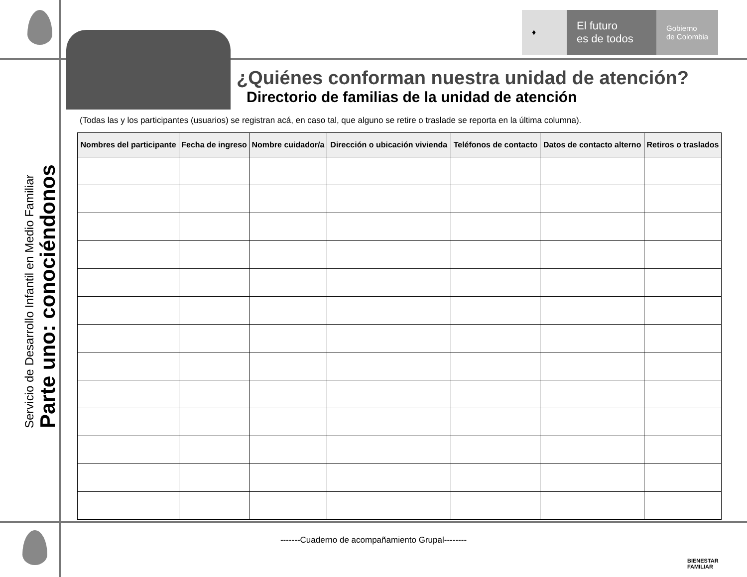♦
El futuro
es de todos
Gobierno
de Colombia
Servicio de Desarrollo Infantil en Medio Familiar Parte uno: conociéndonos
¿Quiénes conforman nuestra unidad de atención?
Directorio de familias de la unidad de atención
(Todas las y los participantes (usuarios) se registran acá, en caso tal, que alguno se retire o traslade se reporta en la última columna).
| Nombres del participante | Fecha de ingreso | Nombre cuidador/a | Dirección o ubicación vivienda | Teléfonos de contacto | Datos de contacto alterno | Retiros o traslados |
| --- | --- | --- | --- | --- | --- | --- |
-------Cuaderno de acompañamiento Grupal--------
BIENESTAR
FAMILIAR